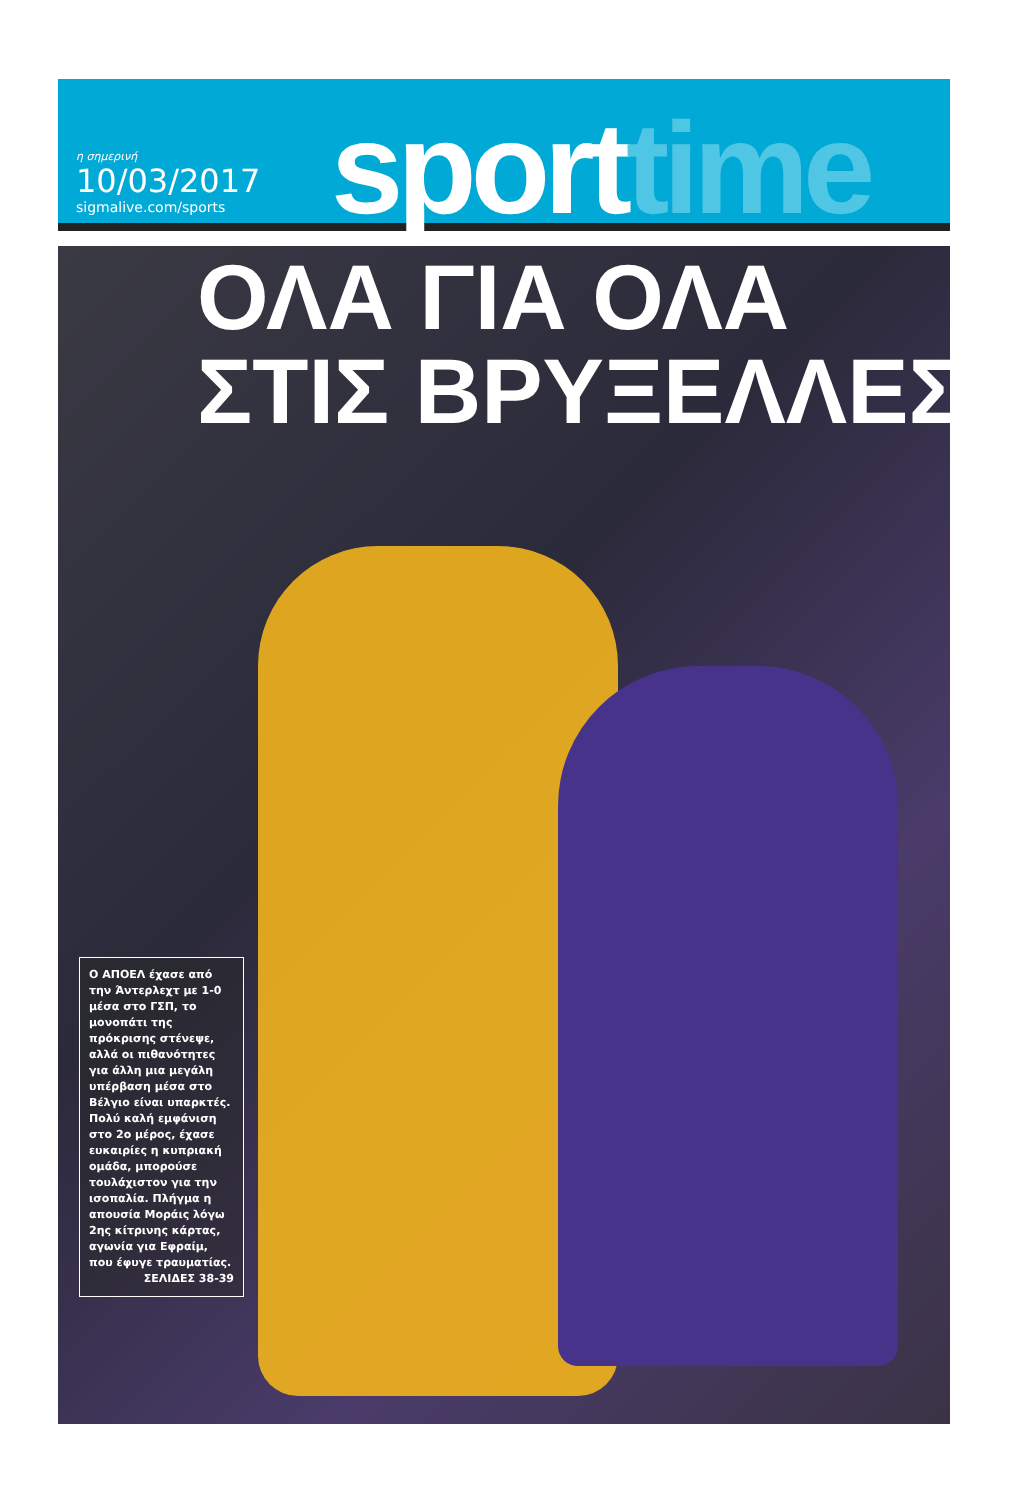η σημερινή
10/03/2017
sigmalive.com/sports
sporttime
ΟΛΑ ΓΙΑ ΟΛΑ
ΣΤΙΣ ΒΡΥΞΕΛΛΕΣ
Ο ΑΠΟΕΛ έχασε από την Άντερλεχτ με 1-0 μέσα στο ΓΣΠ, το μονοπάτι της πρόκρισης στένεψε, αλλά οι πιθανότητες για άλλη μια μεγάλη υπέρβαση μέσα στο Βέλγιο είναι υπαρκτές. Πολύ καλή εμφάνιση στο 2ο μέρος, έχασε ευκαιρίες η κυπριακή ομάδα, μπορούσε τουλάχιστον για την ισοπαλία. Πλήγμα η απουσία Μοράις λόγω 2ης κίτρινης κάρτας, αγωνία για Εφραίμ, που έφυγε τραυματίας.
ΣΕΛΙΔΕΣ 38-39